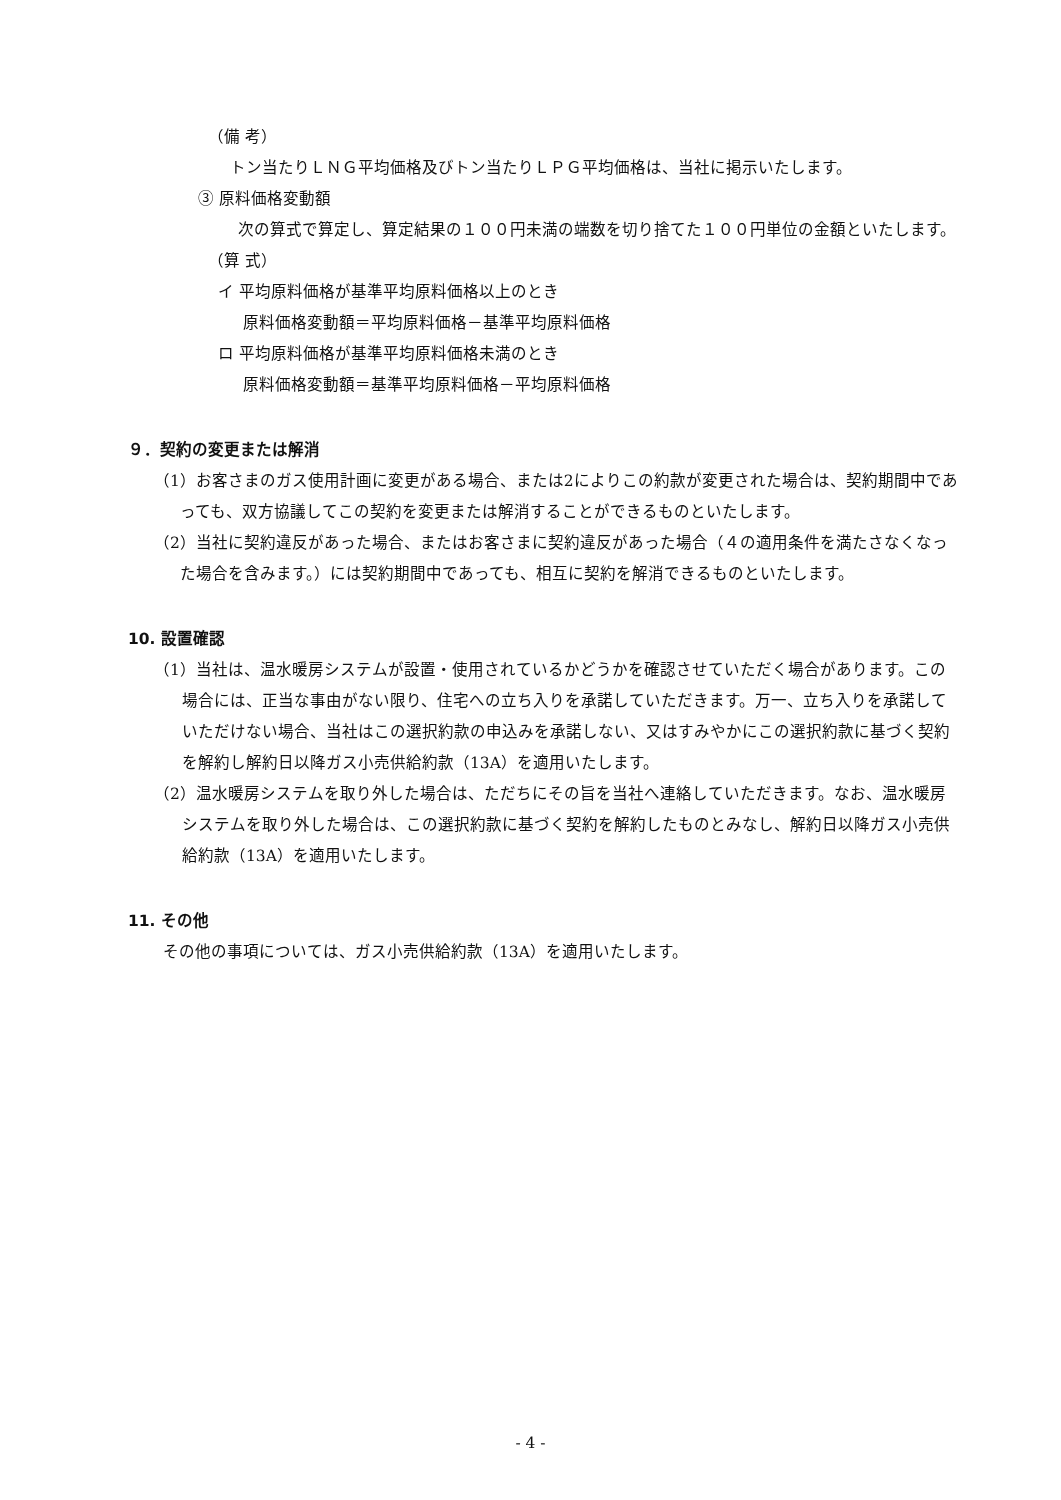（備 考）
トン当たりＬＮＧ平均価格及びトン当たりＬＰＧ平均価格は、当社に掲示いたします。
③ 原料価格変動額
次の算式で算定し、算定結果の１００円未満の端数を切り捨てた１００円単位の金額といたします。
（算 式）
イ 平均原料価格が基準平均原料価格以上のとき
原料価格変動額＝平均原料価格－基準平均原料価格
ロ 平均原料価格が基準平均原料価格未満のとき
原料価格変動額＝基準平均原料価格－平均原料価格
９．契約の変更または解消
（1）お客さまのガス使用計画に変更がある場合、または2によりこの約款が変更された場合は、契約期間中であっても、双方協議してこの契約を変更または解消することができるものといたします。
（2）当社に契約違反があった場合、またはお客さまに契約違反があった場合（４の適用条件を満たさなくなった場合を含みます。）には契約期間中であっても、相互に契約を解消できるものといたします。
10. 設置確認
（1）当社は、温水暖房システムが設置・使用されているかどうかを確認させていただく場合があります。この場合には、正当な事由がない限り、住宅への立ち入りを承諾していただきます。万一、立ち入りを承諾していただけない場合、当社はこの選択約款の申込みを承諾しない、又はすみやかにこの選択約款に基づく契約を解約し解約日以降ガス小売供給約款（13A）を適用いたします。
（2）温水暖房システムを取り外した場合は、ただちにその旨を当社へ連絡していただきます。なお、温水暖房システムを取り外した場合は、この選択約款に基づく契約を解約したものとみなし、解約日以降ガス小売供給約款（13A）を適用いたします。
11. その他
その他の事項については、ガス小売供給約款（13A）を適用いたします。
- 4 -